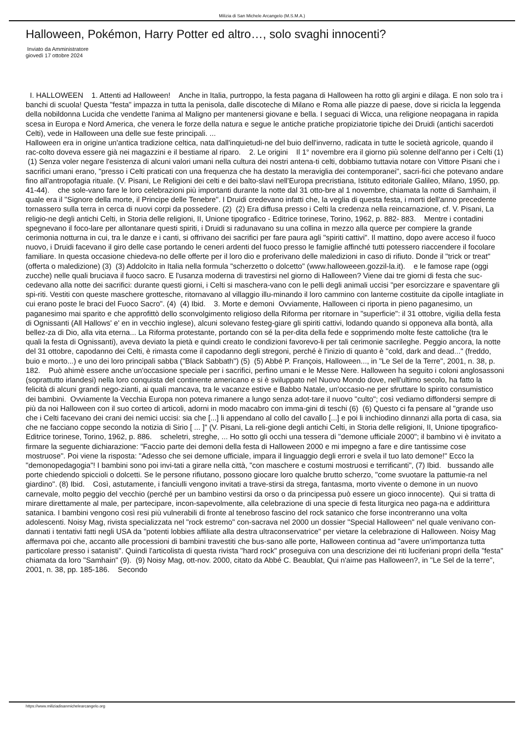Milizia di San Michele Arcangelo (M.S.M.A.)
Halloween, Pokémon, Harry Potter ed altro…, solo svaghi innocenti?
Inviato da Amministratore
giovedì 17 ottobre 2024
I. HALLOWEEN 1. Attenti ad Halloween! Anche in Italia, purtroppo, la festa pagana di Halloween ha rotto gli argini e dilaga. E non solo tra i banchi di scuola! Questa "festa" impazza in tutta la penisola, dalle discoteche di Milano e Roma alle piazze di paese, dove si ricicla la leggenda della nobildonna Lucida che vendette l'anima al Maligno per mantenersi giovane e bella. I seguaci di Wicca, una religione neopagana in rapida scesa in Europa e Nord America, che venera le forze della natura e segue le antiche pratiche propiziatorie tipiche dei Druidi (antichi sacerdoti Celti), vede in Halloween una delle sue feste principali. ...
Halloween era in origine un'antica tradizione celtica, nata dall'inquietudi-ne del buio dell'inverno, radicata in tutte le società agricole, quando il rac-colto doveva essere già nei magazzini e il bestiame al riparo. 2. Le origini Il 1° novembre era il giorno più solenne dell'anno per i Celti (1) (1) Senza voler negare l'esistenza di alcuni valori umani nella cultura dei nostri antena-ti celti, dobbiamo tuttavia notare con Vittore Pisani che i sacrifici umani erano, "presso i Celti praticati con una frequenza che ha destato la meraviglia dei contemporanei", sacri-fici che potevano andare fino all'antropofagia rituale. (V. Pisani, Le Religioni dei celti e dei balto-slavi nell'Europa precristiana, Istituto editoriale Galileo, Milano, 1950, pp. 41-44). che sole-vano fare le loro celebrazioni più importanti durante la notte dal 31 otto-bre al 1 novembre, chiamata la notte di Samhaim, il quale era il "Signore della morte, il Principe delle Tenebre". I Druidi credevano infatti che, la veglia di questa festa, i morti dell'anno precedente tornassero sulla terra in cerca di nuovi corpi da possedere. (2) (2) Era diffusa presso i Celti la credenza nella reincarnazione, cf. V. Pisani, La religio-ne degli antichi Celti, in Storia delle religioni, II, Unione tipografico - Editrice torinese, Torino, 1962, p. 882- 883. Mentre i contadini spegnevano il foco-lare per allontanare questi spiriti, i Druidi si radunavano su una collina in mezzo alla querce per compiere la grande cerimonia notturna in cui, tra le danze e i canti, si offrivano dei sacrifici per fare paura agli "spiriti cattivi". Il mattino, dopo avere acceso il fuoco nuovo, i Druidi facevano il giro delle case portando le ceneri ardenti del fuoco presso le famiglie affinché tutti potessero riaccendere il focolare familiare. In questa occasione chiedeva-no delle offerte per il loro dio e proferivano delle maledizioni in caso di rifiuto. Donde il "trick or treat" (offerta o maledizione) (3) (3) Addolcito in Italia nella formula "scherzetto o dolcetto" (www.halloweeen.gozzil-la.it). e le famose rape (oggi zucche) nelle quali bruciava il fuoco sacro. E l'usanza moderna di travestirsi nel giorno di Halloween? Viene dai tre giorni di festa che suc-cedevano alla notte dei sacrifici: durante questi giorni, i Celti si maschera-vano con le pelli degli animali uccisi "per esorcizzare e spaventare gli spi-riti. Vestiti con queste maschere grottesche, ritornavano al villaggio illu-minando il loro cammino con lanterne costituite da cipolle intagliate in cui erano poste le braci del Fuoco Sacro". (4) (4) Ibid. 3. Morte e demoni Ovviamente, Halloween ci riporta in pieno paganesimo, un paganesimo mai sparito e che approfittò dello sconvolgimento religioso della Riforma per ritornare in "superficie": il 31 ottobre, vigilia della festa di Ognissanti (All Hallows' e' en in vecchio inglese), alcuni solevano festeg-giare gli spiriti cattivi, lodando quando si opponeva alla bontà, alla bellez-za di Dio, alla vita eterna... La Riforma protestante, portando con sé la per-dita della fede e sopprimendo molte feste cattoliche (tra le quali la festa di Ognissanti), aveva deviato la pietà e quindi creato le condizioni favorevo-li per tali cerimonie sacrileghe. Peggio ancora, la notte del 31 ottobre, capodanno dei Celti, è rimasta come il capodanno degli stregoni, perché è l'inizio di quanto è "cold, dark and dead..." (freddo, buio e morto...) e uno dei loro principali sabba ("Black Sabbath") (5) (5) Abbé P. François, Halloween..., in "Le Sel de la Terre", 2001, n. 38, p. 182. Può ahimè essere anche un'occasione speciale per i sacrifici, perfino umani e le Messe Nere. Halloween ha seguito i coloni anglosassoni (soprattutto irlandesi) nella loro conquista del continente americano e si è sviluppato nel Nuovo Mondo dove, nell'ultimo secolo, ha fatto la felicità di alcuni grandi nego-zianti, ai quali mancava, tra le vacanze estive e Babbo Natale, un'occasio-ne per sfruttare lo spirito consumistico dei bambini. Ovviamente la Vecchia Europa non poteva rimanere a lungo senza adot-tare il nuovo "culto"; così vediamo diffondersi sempre di più da noi Halloween con il suo corteo di articoli, adorni in modo macabro con imma-gini di teschi (6) (6) Questo ci fa pensare al "grande uso che i Celti facevano dei crani dei nemici uccisi: sia che [...] li appendano al collo del cavallo [...] e poi li inchiodino dinnanzi alla porta di casa, sia che ne facciano coppe secondo la notizia di Sirio [ ... ]" (V. Pisani, La reli-gione degli antichi Celti, in Storia delle religioni, II, Unione tipografico-Editrice torinese, Torino, 1962, p. 886. scheletri, streghe, ... Ho sotto gli occhi una tessera di "demone ufficiale 2000"; il bambino vi è invitato a firmare la seguente dichiarazione: "Faccio parte dei demoni della festa di Halloween 2000 e mi impegno a fare e dire tantissime cose mostruose". Poi viene la risposta: "Adesso che sei demone ufficiale, impara il linguaggio degli errori e svela il tuo lato demone!" Ecco la "demonopedagogia"! I bambini sono poi invi-tati a girare nella città, "con maschere e costumi mostruosi e terrificanti", (7) Ibid. bussando alle porte chiedendo spiccioli o dolcetti. Se le persone rifiutano, possono giocare loro qualche brutto scherzo, "come svuotare la pattumie-ra nel giardino". (8) Ibid. Così, astutamente, i fanciulli vengono invitati a trave-stirsi da strega, fantasma, morto vivente o demone in un nuovo carnevale, molto peggio del vecchio (perché per un bambino vestirsi da orso o da principessa può essere un gioco innocente). Qui si tratta di mirare direttamente al male, per partecipare, incon-sapevolmente, alla celebrazione di una specie di festa liturgica neo paga-na e addirittura satanica. I bambini vengono così resi più vulnerabili di fronte al tenebroso fascino del rock satanico che forse incontreranno una volta adolescenti. Noisy Mag, rivista specializzata nel "rock estremo" con-sacrava nel 2000 un dossier "Special Halloween" nel quale venivano con-dannati i tentativi fatti negli USA da "potenti lobbies affiliate alla destra ultraconservatrice" per vietare la celebrazione di Halloween. Noisy Mag affermava poi che, accanto alle processioni di bambini travestiti che bus-sano alle porte, Halloween continua ad "avere un'importanza tutta particolare presso i satanisti". Quindi l'articolista di questa rivista "hard rock" proseguiva con una descrizione dei riti luciferiani propri della "festa" chiamata da loro "Samhain" (9). (9) Noisy Mag, ott-nov. 2000, citato da Abbé C. Beaublat, Qui n'aime pas Halloween?, in "Le Sel de la terre", 2001, n. 38, pp. 185-186. Secondo
https://www.miliziadisanmichelearcangelo.org